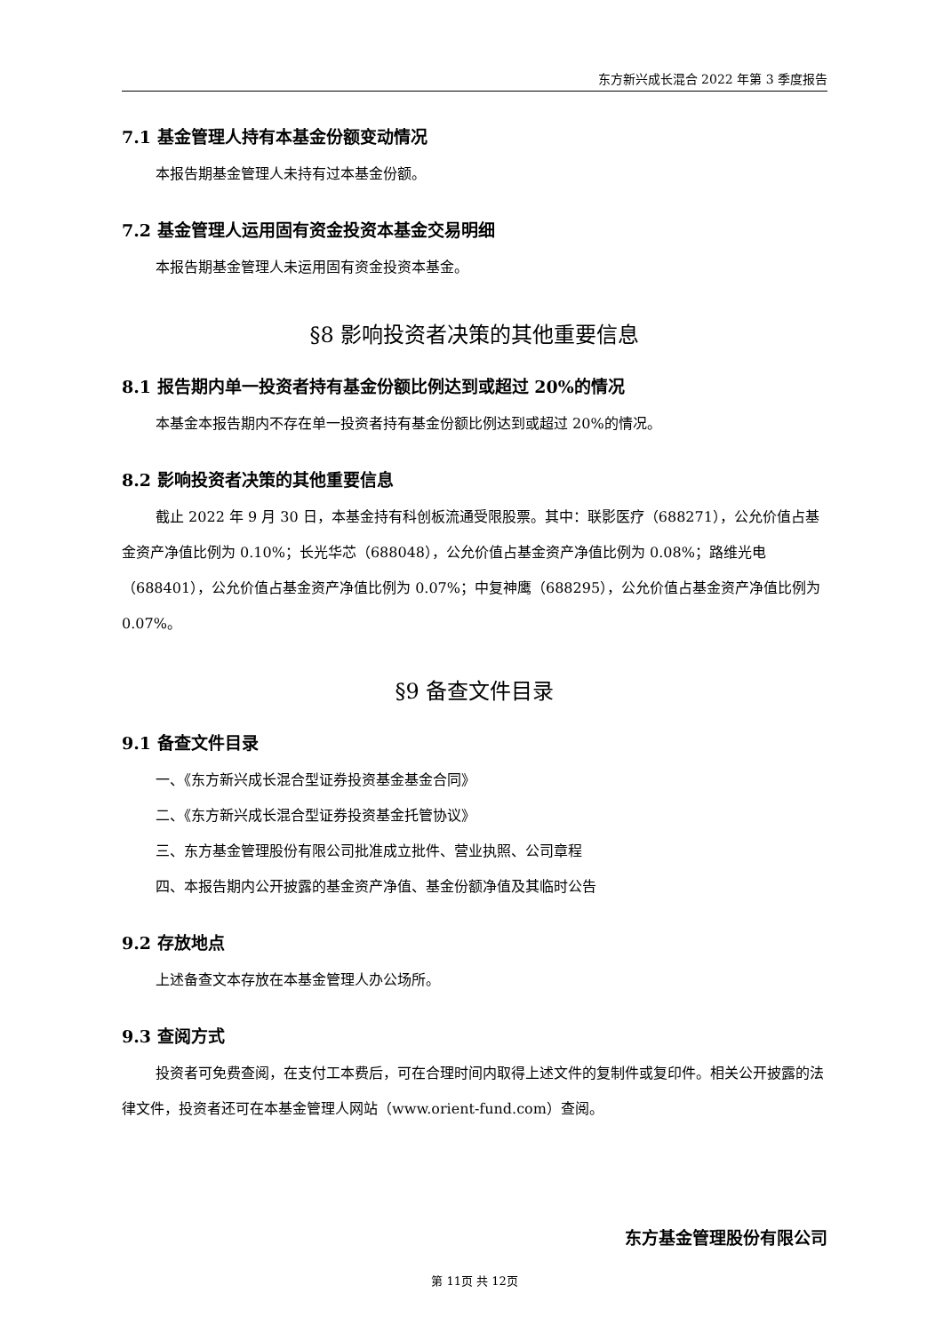东方新兴成长混合 2022 年第 3 季度报告
7.1 基金管理人持有本基金份额变动情况
本报告期基金管理人未持有过本基金份额。
7.2 基金管理人运用固有资金投资本基金交易明细
本报告期基金管理人未运用固有资金投资本基金。
§8 影响投资者决策的其他重要信息
8.1 报告期内单一投资者持有基金份额比例达到或超过 20%的情况
本基金本报告期内不存在单一投资者持有基金份额比例达到或超过 20%的情况。
8.2 影响投资者决策的其他重要信息
截止 2022 年 9 月 30 日，本基金持有科创板流通受限股票。其中：联影医疗（688271），公允价值占基金资产净值比例为 0.10%；长光华芯（688048），公允价值占基金资产净值比例为 0.08%；路维光电（688401），公允价值占基金资产净值比例为 0.07%；中复神鹰（688295），公允价值占基金资产净值比例为 0.07%。
§9 备查文件目录
9.1 备查文件目录
一、《东方新兴成长混合型证券投资基金基金合同》
二、《东方新兴成长混合型证券投资基金托管协议》
三、东方基金管理股份有限公司批准成立批件、营业执照、公司章程
四、本报告期内公开披露的基金资产净值、基金份额净值及其临时公告
9.2 存放地点
上述备查文本存放在本基金管理人办公场所。
9.3 查阅方式
投资者可免费查阅，在支付工本费后，可在合理时间内取得上述文件的复制件或复印件。相关公开披露的法律文件，投资者还可在本基金管理人网站（www.orient-fund.com）查阅。
东方基金管理股份有限公司
第 11页 共 12页